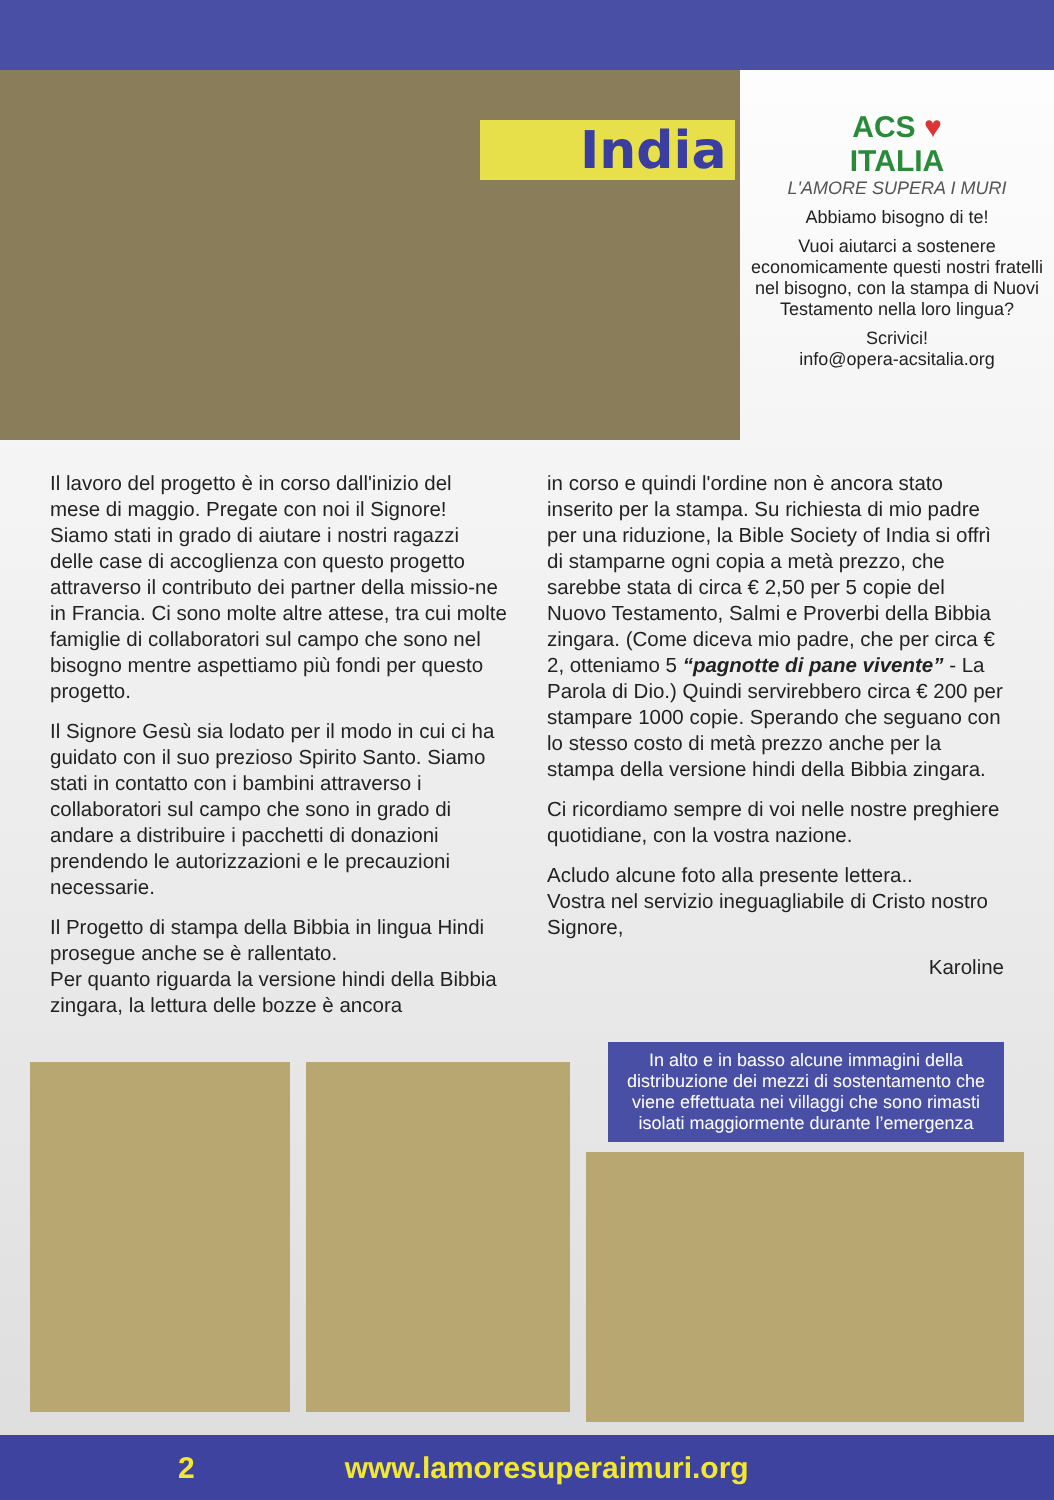India
ACS ♥
ITALIA
L'AMORE SUPERA I MURI
Abbiamo bisogno di te!
Vuoi aiutarci a sostenere economicamente questi nostri fratelli nel bisogno, con la stampa di Nuovi Testamento nella loro lingua?
Scrivici!
info@opera-acsitalia.org
Il lavoro del progetto è in corso dall'inizio del mese di maggio. Pregate con noi il Signore! Siamo stati in grado di aiutare i nostri ragazzi delle case di accoglienza con questo progetto attraverso il contributo dei partner della missio-ne in Francia. Ci sono molte altre attese, tra cui molte famiglie di collaboratori sul campo che sono nel bisogno mentre aspettiamo più fondi per questo progetto.
Il Signore Gesù sia lodato per il modo in cui ci ha guidato con il suo prezioso Spirito Santo. Siamo stati in contatto con i bambini attraverso i collaboratori sul campo che sono in grado di andare a distribuire i pacchetti di donazioni prendendo le autorizzazioni e le precauzioni necessarie.
Il Progetto di stampa della Bibbia in lingua Hindi prosegue anche se è rallentato.
Per quanto riguarda la versione hindi della Bibbia zingara, la lettura delle bozze è ancora
in corso e quindi l'ordine non è ancora stato inserito per la stampa. Su richiesta di mio padre per una riduzione, la Bible Society of India si offrì di stamparne ogni copia a metà prezzo, che sarebbe stata di circa € 2,50 per 5 copie del Nuovo Testamento, Salmi e Proverbi della Bibbia zingara. (Come diceva mio padre, che per circa € 2, otteniamo 5 “pagnotte di pane vivente” - La Parola di Dio.) Quindi servirebbero circa € 200 per stampare 1000 copie. Sperando che seguano con lo stesso costo di metà prezzo anche per la stampa della versione hindi della Bibbia zingara.
Ci ricordiamo sempre di voi nelle nostre preghiere quotidiane, con la vostra nazione.
Acludo alcune foto alla presente lettera..
Vostra nel servizio ineguagliabile di Cristo nostro Signore,
Karoline
In alto e in basso alcune immagini della distribuzione dei mezzi di sostentamento che viene effettuata nei villaggi che sono rimasti isolati maggiormente durante l’emergenza
2 www.lamoresuperaimuri.org